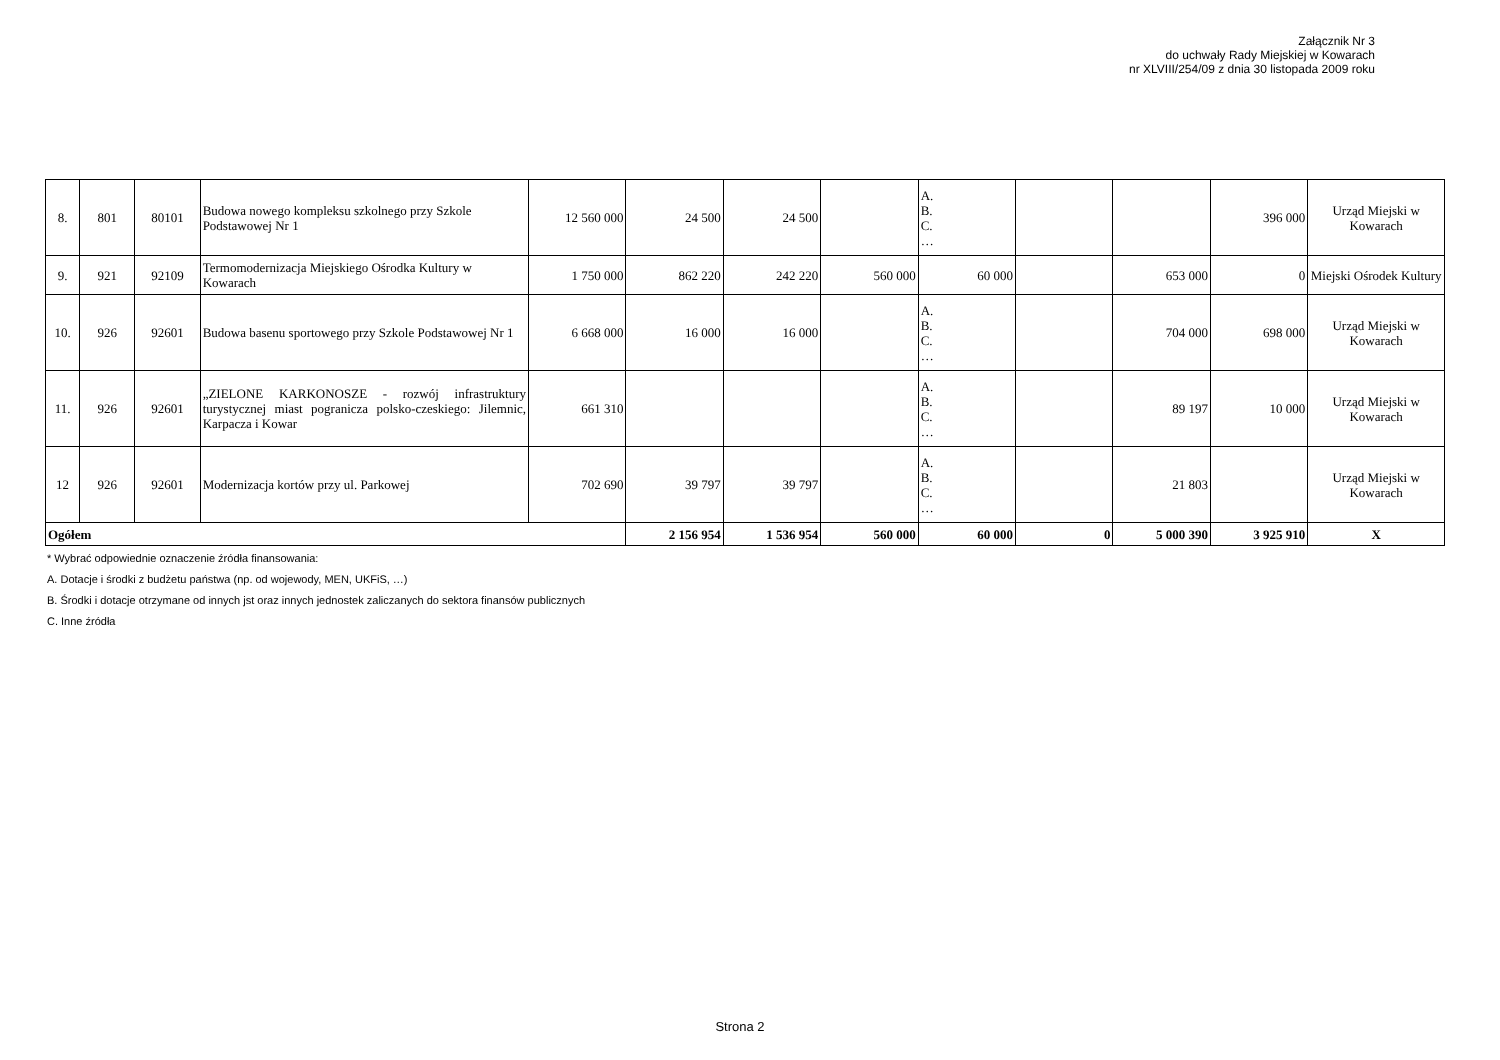Załącznik Nr 3
do uchwały Rady Miejskiej w Kowarach
nr XLVIII/254/09 z dnia 30 listopada 2009 roku
| 8. | 801 | 80101 | Budowa nowego kompleksu szkolnego przy Szkole Podstawowej Nr 1 | 12 560 000 | 24 500 | 24 500 | | A. B. C. … | | | 396 000 | Urząd Miejski w Kowarach |
| 9. | 921 | 92109 | Termomodernizacja Miejskiego Ośrodka Kultury w Kowarach | 1 750 000 | 862 220 | 242 220 | 560 000 | 60 000 | | 653 000 | 0 | Miejski Ośrodek Kultury |
| 10. | 926 | 92601 | Budowa basenu sportowego przy Szkole Podstawowej Nr 1 | 6 668 000 | 16 000 | 16 000 | | A. B. C. … | | 704 000 | 698 000 | Urząd Miejski w Kowarach |
| 11. | 926 | 92601 | „ZIELONE KARKONOSZE - rozwój infrastruktury turystycznej miast pogranicza polsko-czeskiego: Jilemnic, Karpacza i Kowar | 661 310 | | | | A. B. C. … | | 89 197 | 10 000 | Urząd Miejski w Kowarach |
| 12 | 926 | 92601 | Modernizacja kortów przy ul. Parkowej | 702 690 | 39 797 | 39 797 | | A. B. C. … | | 21 803 | | Urząd Miejski w Kowarach |
| Ogółem | | | | | 2 156 954 | 1 536 954 | 560 000 | 60 000 | 0 | 5 000 390 | 3 925 910 | X |
* Wybrać odpowiednie oznaczenie źródła finansowania:
A. Dotacje i środki z budżetu państwa (np. od wojewody, MEN, UKFiS, …)
B. Środki i dotacje otrzymane od innych jst oraz innych jednostek zaliczanych do sektora finansów publicznych
C. Inne źródła
Strona 2